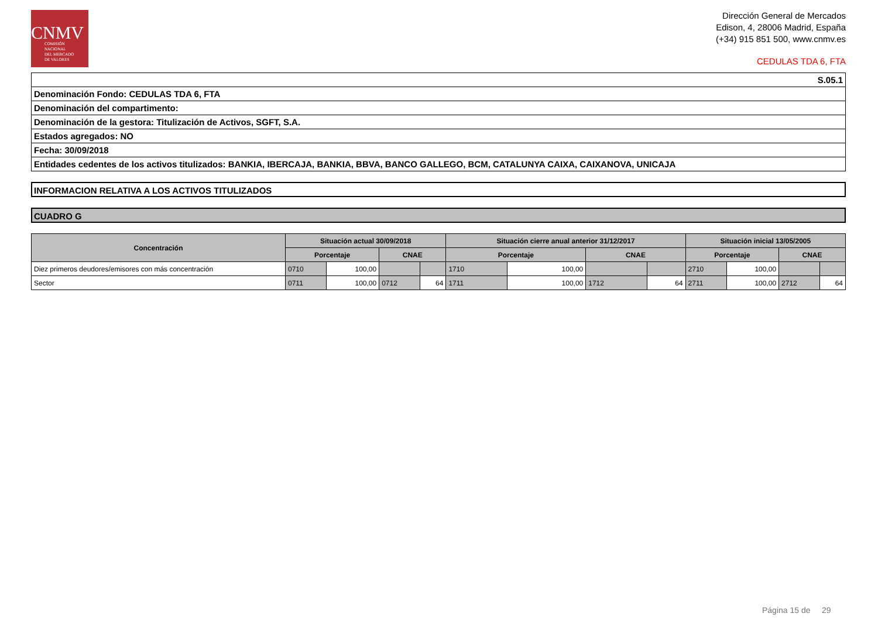CNMV
COMISIÓN
NACIONAL
DEL MERCADO
DE VALORES
Dirección General de Mercados
Edison, 4, 28006 Madrid, España
(+34) 915 851 500, www.cnmv.es
CEDULAS TDA 6, FTA
| S.05.1 |
| Denominación Fondo: CEDULAS TDA 6, FTA |
| Denominación del compartimento: |
| Denominación de la gestora: Titulización de Activos, SGFT, S.A. |
| Estados agregados: NO |
| Fecha: 30/09/2018 |
| Entidades cedentes de los activos titulizados: BANKIA, IBERCAJA, BANKIA, BBVA, BANCO GALLEGO, BCM, CATALUNYA CAIXA, CAIXANOVA, UNICAJA |
INFORMACION RELATIVA A LOS ACTIVOS TITULIZADOS
CUADRO G
| Concentración | Situación actual 30/09/2018 | | | | Situación cierre anual anterior 31/12/2017 | | | | Situación inicial 13/05/2005 | | | |
| --- | --- | --- | --- | --- | --- | --- | --- | --- | --- | --- | --- | --- |
| | Porcentaje | | CNAE | | Porcentaje | | CNAE | | Porcentaje | | CNAE | |
| Diez primeros deudores/emisores con más concentración | 0710 | 100,00 | | | 1710 | 100,00 | | | 2710 | 100,00 | | |
| Sector | 0711 | 100,00 | 0712 | 64 | 1711 | 100,00 | 1712 | 64 | 2711 | 100,00 | 2712 | 64 |
Página 15 de 29